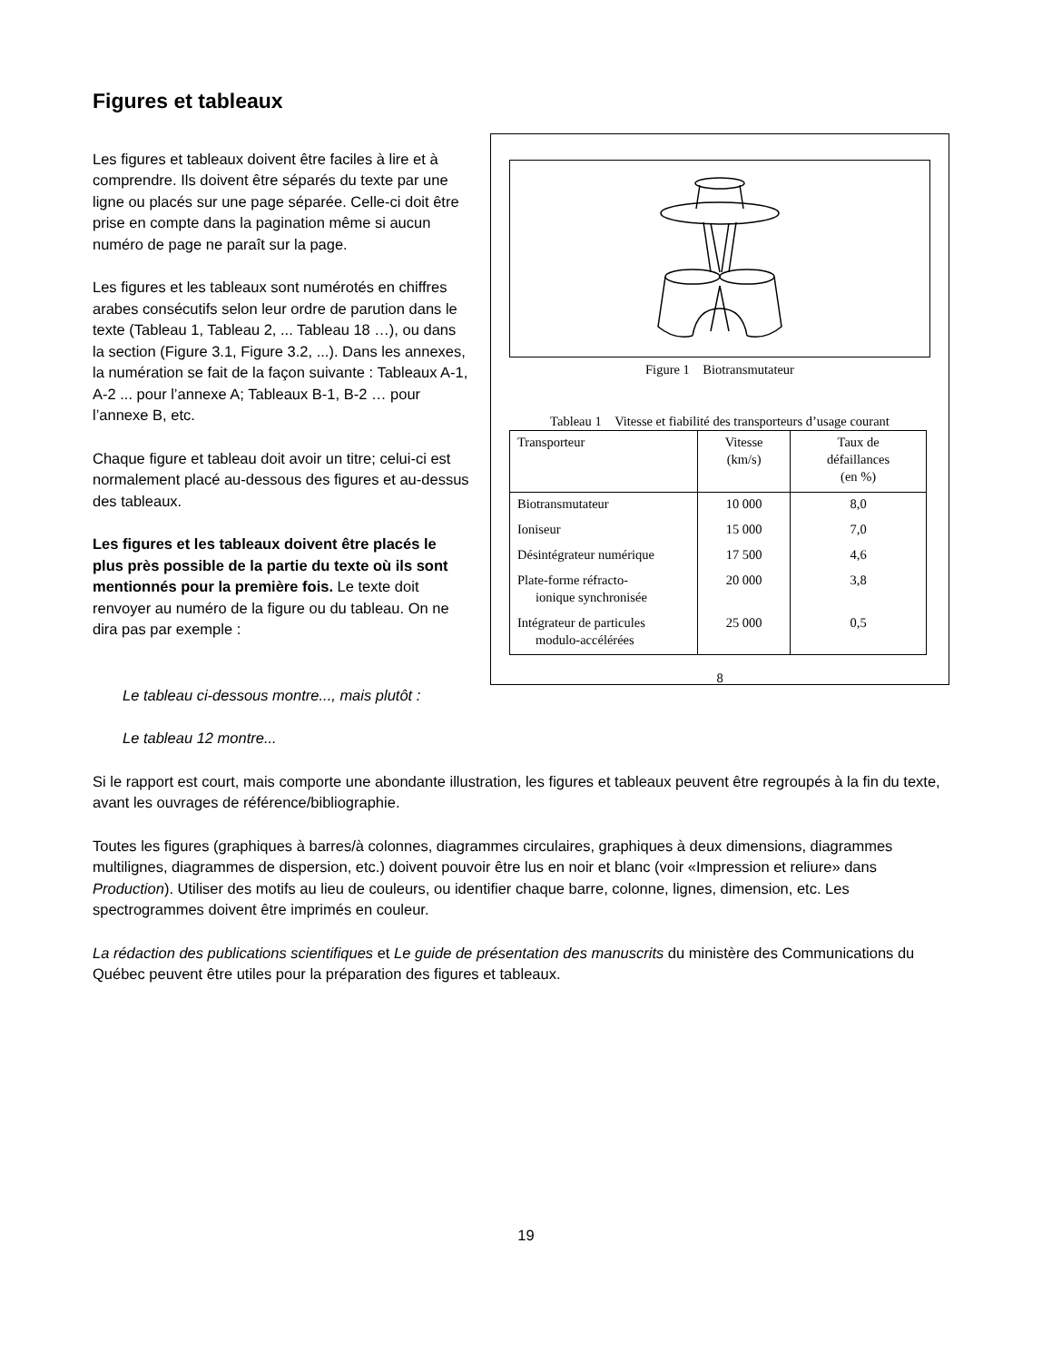Figures et tableaux
Les figures et tableaux doivent être faciles à lire et à comprendre. Ils doivent être séparés du texte par une ligne ou placés sur une page séparée. Celle-ci doit être prise en compte dans la pagination même si aucun numéro de page ne paraît sur la page.
Les figures et les tableaux sont numérotés en chiffres arabes consécutifs selon leur ordre de parution dans le texte (Tableau 1, Tableau 2, ... Tableau 18 …), ou dans la section (Figure 3.1, Figure 3.2, ...). Dans les annexes, la numération se fait de la façon suivante : Tableaux A-1, A-2 ... pour l’annexe A; Tableaux B-1, B-2 … pour l’annexe B, etc.
Chaque figure et tableau doit avoir un titre; celui-ci est normalement placé au-dessous des figures et au-dessus des tableaux.
Les figures et les tableaux doivent être placés le plus près possible de la partie du texte où ils sont mentionnés pour la première fois. Le texte doit renvoyer au numéro de la figure ou du tableau. On ne dira pas par exemple :
Figure 1 Biotransmutateur
Tableau 1 Vitesse et fiabilité des transporteurs d’usage courant
| Transporteur | Vitesse (km/s) | Taux de défaillances (en %) |
| --- | --- | --- |
| Biotransmutateur | 10 000 | 8,0 |
| Ioniseur | 15 000 | 7,0 |
| Désintégrateur numérique | 17 500 | 4,6 |
| Plate-forme réfracto- ionique synchronisée | 20 000 | 3,8 |
| Intégrateur de particules modulo-accélérées | 25 000 | 0,5 |
8
Le tableau ci-dessous montre..., mais plutôt :
Le tableau 12 montre...
Si le rapport est court, mais comporte une abondante illustration, les figures et tableaux peuvent être regroupés à la fin du texte, avant les ouvrages de référence/bibliographie.
Toutes les figures (graphiques à barres/à colonnes, diagrammes circulaires, graphiques à deux dimensions, diagrammes multilignes, diagrammes de dispersion, etc.) doivent pouvoir être lus en noir et blanc (voir «Impression et reliure» dans Production). Utiliser des motifs au lieu de couleurs, ou identifier chaque barre, colonne, lignes, dimension, etc. Les spectrogrammes doivent être imprimés en couleur.
La rédaction des publications scientifiques et Le guide de présentation des manuscrits du ministère des Communications du Québec peuvent être utiles pour la préparation des figures et tableaux.
19